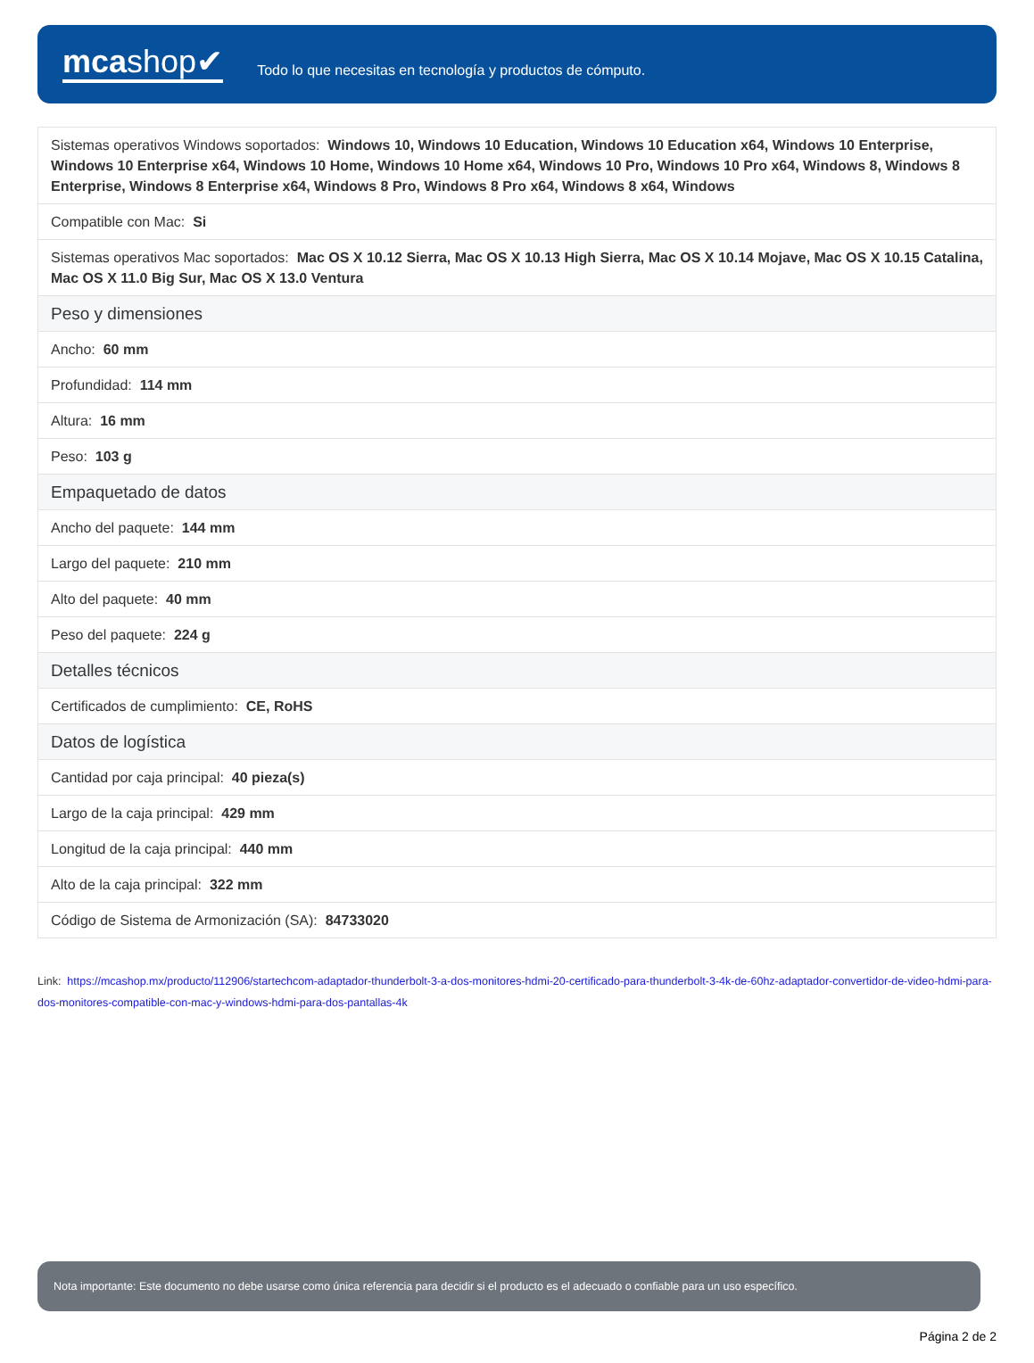mcashop✔
Todo lo que necesitas en tecnología y productos de cómputo.
| Sistemas operativos Windows soportados: Windows 10, Windows 10 Education, Windows 10 Education x64, Windows 10 Enterprise, Windows 10 Enterprise x64, Windows 10 Home, Windows 10 Home x64, Windows 10 Pro, Windows 10 Pro x64, Windows 8, Windows 8 Enterprise, Windows 8 Enterprise x64, Windows 8 Pro, Windows 8 Pro x64, Windows 8 x64, Windows |
| Compatible con Mac: Si |
| Sistemas operativos Mac soportados: Mac OS X 10.12 Sierra, Mac OS X 10.13 High Sierra, Mac OS X 10.14 Mojave, Mac OS X 10.15 Catalina, Mac OS X 11.0 Big Sur, Mac OS X 13.0 Ventura |
| Peso y dimensiones |
| Ancho: 60 mm |
| Profundidad: 114 mm |
| Altura: 16 mm |
| Peso: 103 g |
| Empaquetado de datos |
| Ancho del paquete: 144 mm |
| Largo del paquete: 210 mm |
| Alto del paquete: 40 mm |
| Peso del paquete: 224 g |
| Detalles técnicos |
| Certificados de cumplimiento: CE, RoHS |
| Datos de logística |
| Cantidad por caja principal: 40 pieza(s) |
| Largo de la caja principal: 429 mm |
| Longitud de la caja principal: 440 mm |
| Alto de la caja principal: 322 mm |
| Código de Sistema de Armonización (SA): 84733020 |
Link: https://mcashop.mx/producto/112906/startechcom-adaptador-thunderbolt-3-a-dos-monitores-hdmi-20-certificado-para-thunderbolt-3-4k-de-60hz-adaptador-convertidor-de-video-hdmi-para-dos-monitores-compatible-con-mac-y-windows-hdmi-para-dos-pantallas-4k
Nota importante: Este documento no debe usarse como única referencia para decidir si el producto es el adecuado o confiable para un uso específico.
Página 2 de 2